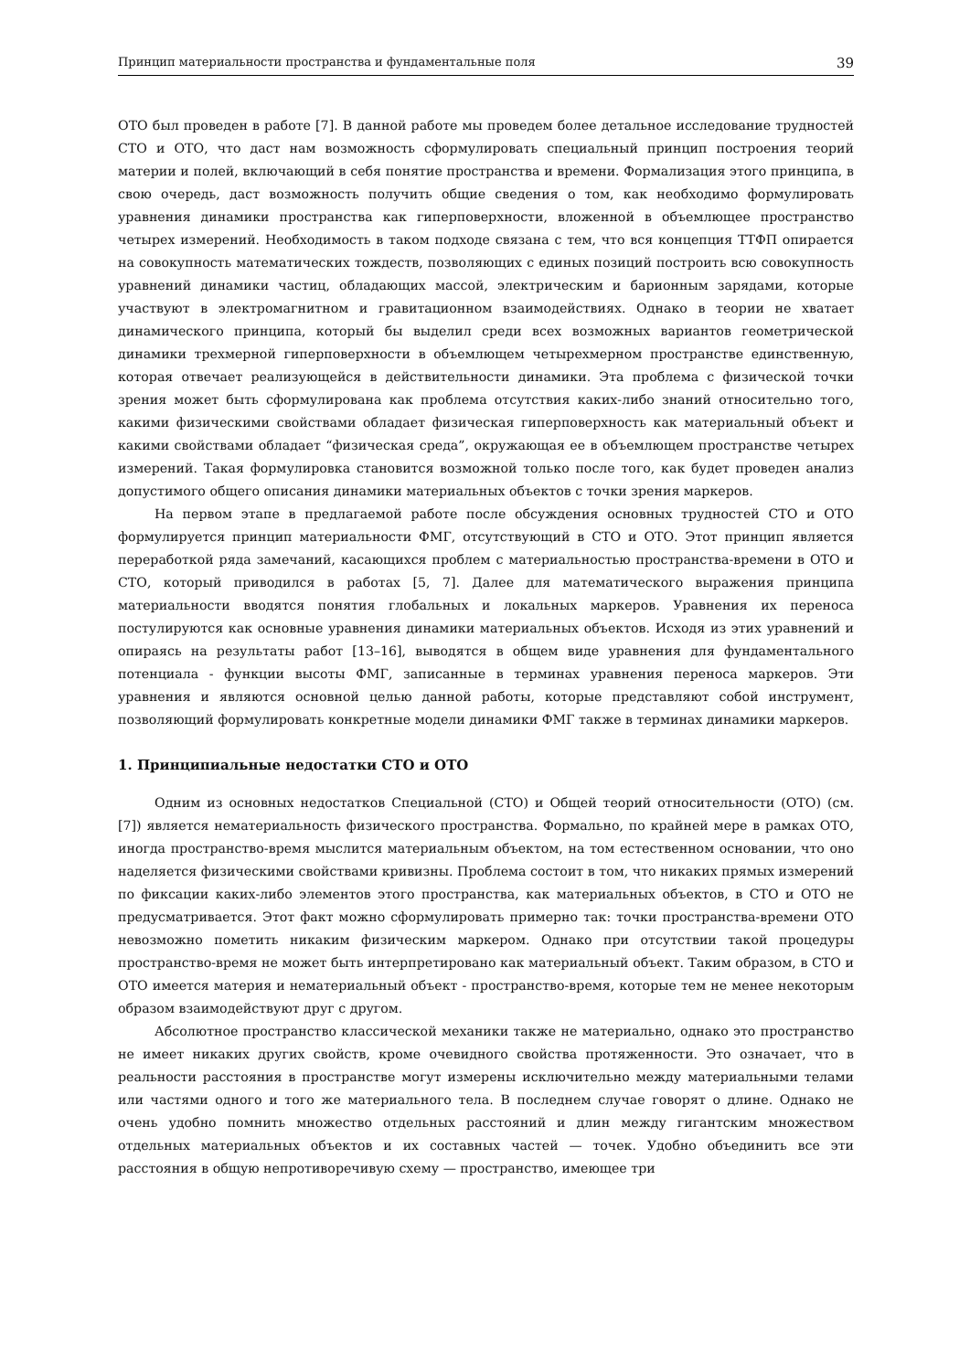Принцип материальности пространства и фундаментальные поля 39
ОТО был проведен в работе [7]. В данной работе мы проведем более детальное исследование трудностей СТО и ОТО, что даст нам возможность сформулировать специальный принцип построения теорий материи и полей, включающий в себя понятие пространства и времени. Формализация этого принципа, в свою очередь, даст возможность получить общие сведения о том, как необходимо формулировать уравнения динамики пространства как гиперповерхности, вложенной в объемлющее пространство четырех измерений. Необходимость в таком подходе связана с тем, что вся концепция ТТФП опирается на совокупность математических тождеств, позволяющих с единых позиций построить всю совокупность уравнений динамики частиц, обладающих массой, электрическим и барионным зарядами, которые участвуют в электромагнитном и гравитационном взаимодействиях. Однако в теории не хватает динамического принципа, который бы выделил среди всех возможных вариантов геометрической динамики трехмерной гиперповерхности в объемлющем четырехмерном пространстве единственную, которая отвечает реализующейся в действительности динамики. Эта проблема с физической точки зрения может быть сформулирована как проблема отсутствия каких-либо знаний относительно того, какими физическими свойствами обладает физическая гиперповерхность как материальный объект и какими свойствами обладает “физическая среда”, окружающая ее в объемлющем пространстве четырех измерений. Такая формулировка становится возможной только после того, как будет проведен анализ допустимого общего описания динамики материальных объектов с точки зрения маркеров.
На первом этапе в предлагаемой работе после обсуждения основных трудностей СТО и ОТО формулируется принцип материальности ФМГ, отсутствующий в СТО и ОТО. Этот принцип является переработкой ряда замечаний, касающихся проблем с материальностью пространства-времени в ОТО и СТО, который приводился в работах [5, 7]. Далее для математического выражения принципа материальности вводятся понятия глобальных и локальных маркеров. Уравнения их переноса постулируются как основные уравнения динамики материальных объектов. Исходя из этих уравнений и опираясь на результаты работ [13–16], выводятся в общем виде уравнения для фундаментального потенциала - функции высоты ФМГ, записанные в терминах уравнения переноса маркеров. Эти уравнения и являются основной целью данной работы, которые представляют собой инструмент, позволяющий формулировать конкретные модели динамики ФМГ также в терминах динамики маркеров.
1. Принципиальные недостатки СТО и ОТО
Одним из основных недостатков Специальной (СТО) и Общей теорий относительности (ОТО) (см. [7]) является нематериальность физического пространства. Формально, по крайней мере в рамках ОТО, иногда пространство-время мыслится материальным объектом, на том естественном основании, что оно наделяется физическими свойствами кривизны. Проблема состоит в том, что никаких прямых измерений по фиксации каких-либо элементов этого пространства, как материальных объектов, в СТО и ОТО не предусматривается. Этот факт можно сформулировать примерно так: точки пространства-времени ОТО невозможно пометить никаким физическим маркером. Однако при отсутствии такой процедуры пространство-время не может быть интерпретировано как материальный объект. Таким образом, в СТО и ОТО имеется материя и нематериальный объект - пространство-время, которые тем не менее некоторым образом взаимодействуют друг с другом.
Абсолютное пространство классической механики также не материально, однако это пространство не имеет никаких других свойств, кроме очевидного свойства протяженности. Это означает, что в реальности расстояния в пространстве могут измерены исключительно между материальными телами или частями одного и того же материального тела. В последнем случае говорят о длине. Однако не очень удобно помнить множество отдельных расстояний и длин между гигантским множеством отдельных материальных объектов и их составных частей — точек. Удобно объединить все эти расстояния в общую непротиворечивую схему — пространство, имеющее три